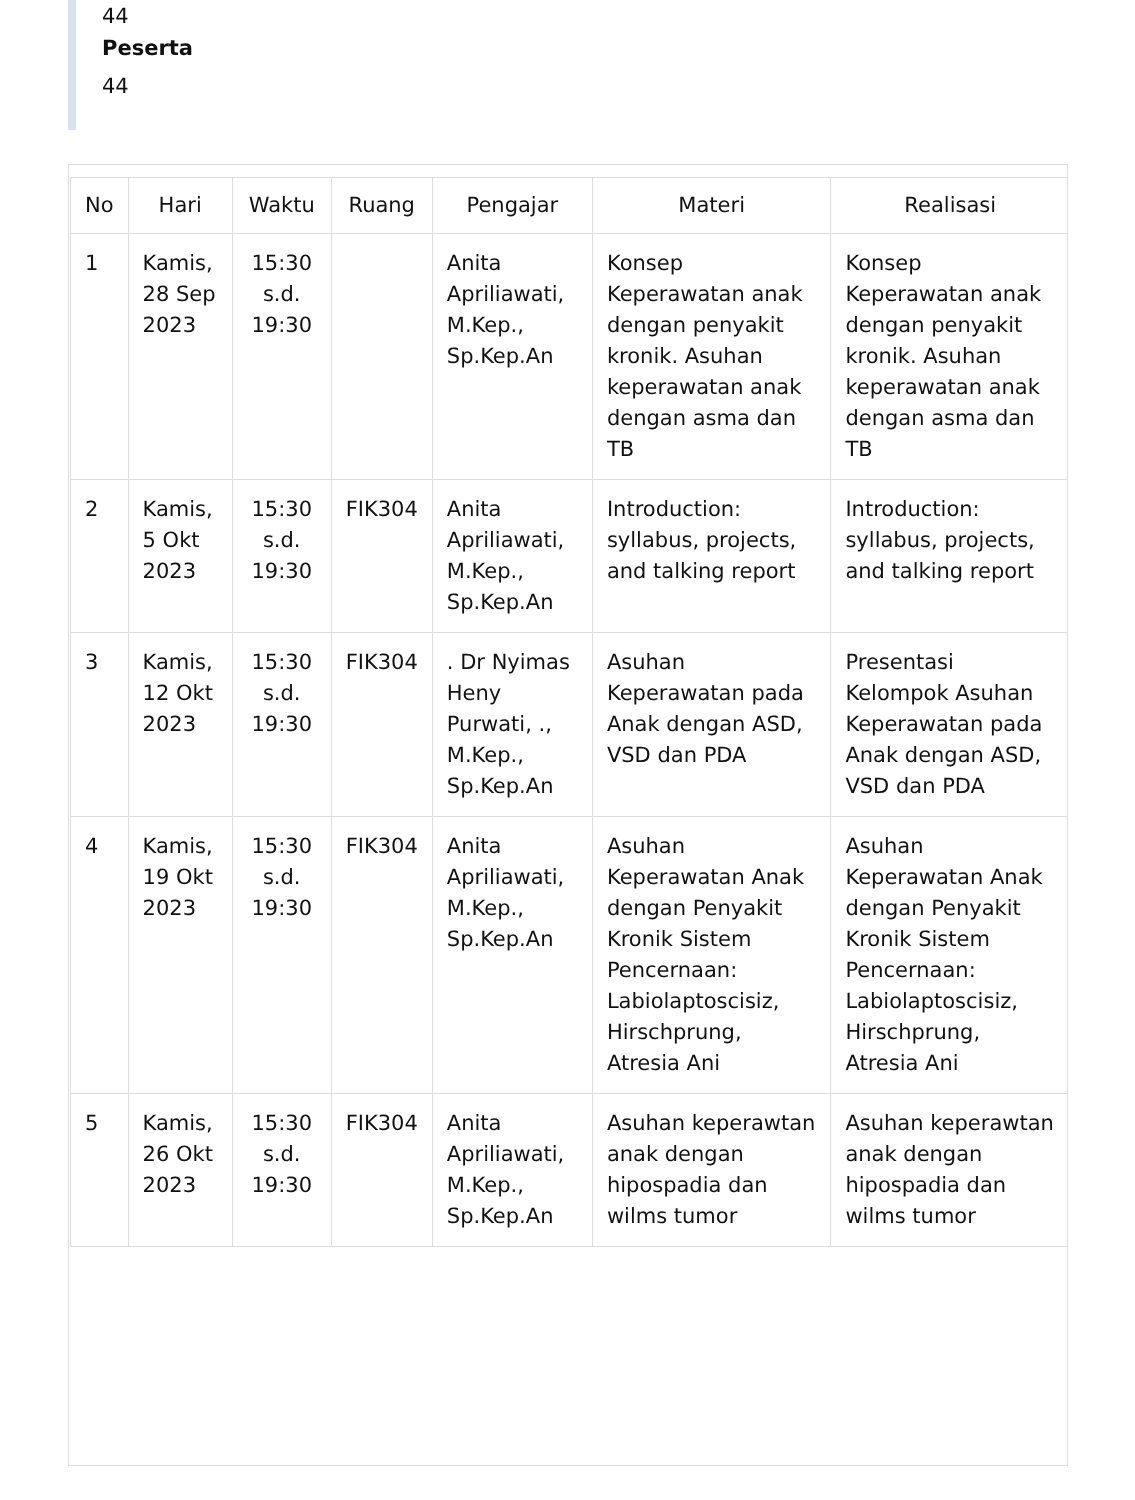44
Peserta
44
| No | Hari | Waktu | Ruang | Pengajar | Materi | Realisasi |
| --- | --- | --- | --- | --- | --- | --- |
| 1 | Kamis, 28 Sep 2023 | 15:30 s.d. 19:30 | | Anita Apriliawati, M.Kep., Sp.Kep.An | Konsep Keperawatan anak dengan penyakit kronik. Asuhan keperawatan anak dengan asma dan TB | Konsep Keperawatan anak dengan penyakit kronik. Asuhan keperawatan anak dengan asma dan TB |
| 2 | Kamis, 5 Okt 2023 | 15:30 s.d. 19:30 | FIK304 | Anita Apriliawati, M.Kep., Sp.Kep.An | Introduction: syllabus, projects, and talking report | Introduction: syllabus, projects, and talking report |
| 3 | Kamis, 12 Okt 2023 | 15:30 s.d. 19:30 | FIK304 | . Dr Nyimas Heny Purwati, ., M.Kep., Sp.Kep.An | Asuhan Keperawatan pada Anak dengan ASD, VSD dan PDA | Presentasi Kelompok Asuhan Keperawatan pada Anak dengan ASD, VSD dan PDA |
| 4 | Kamis, 19 Okt 2023 | 15:30 s.d. 19:30 | FIK304 | Anita Apriliawati, M.Kep., Sp.Kep.An | Asuhan Keperawatan Anak dengan Penyakit Kronik Sistem Pencernaan: Labiolaptoscisiz, Hirschprung, Atresia Ani | Asuhan Keperawatan Anak dengan Penyakit Kronik Sistem Pencernaan: Labiolaptoscisiz, Hirschprung, Atresia Ani |
| 5 | Kamis, 26 Okt 2023 | 15:30 s.d. 19:30 | FIK304 | Anita Apriliawati, M.Kep., Sp.Kep.An | Asuhan keperawtan anak dengan hipospadia dan wilms tumor | Asuhan keperawtan anak dengan hipospadia dan wilms tumor |